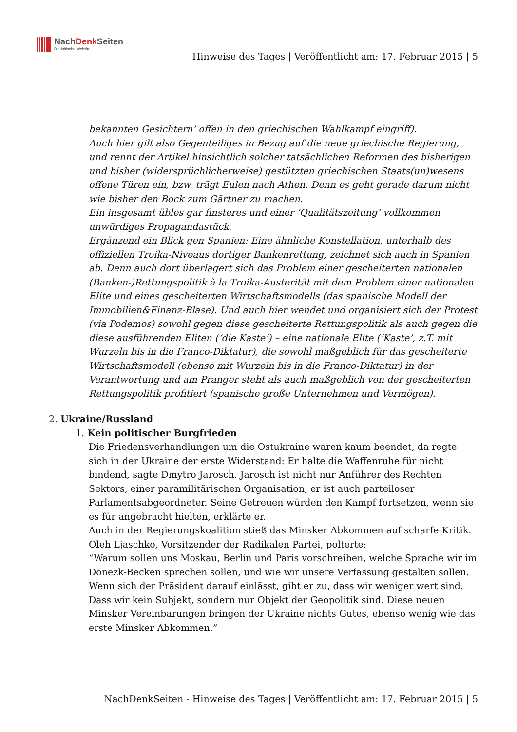NachDenk Seiten
Die kritische Website
Hinweise des Tages | Veröffentlicht am: 17. Februar 2015 | 5
bekannten Gesichtern’ offen in den griechischen Wahlkampf eingriff).
Auch hier gilt also Gegenteiliges in Bezug auf die neue griechische Regierung, und rennt der Artikel hinsichtlich solcher tatsächlichen Reformen des bisherigen und bisher (widersprüchlicherweise) gestützten griechischen Staats(un)wesens offene Türen ein, bzw. trägt Eulen nach Athen. Denn es geht gerade darum nicht wie bisher den Bock zum Gärtner zu machen.
Ein insgesamt übles gar finsteres und einer ‘Qualitätszeitung’ vollkommen unwürdiges Propagandastück.
Ergänzend ein Blick gen Spanien: Eine ähnliche Konstellation, unterhalb des offiziellen Troika-Niveaus dortiger Bankenrettung, zeichnet sich auch in Spanien ab. Denn auch dort überlagert sich das Problem einer gescheiterten nationalen (Banken-)Rettungspolitik à la Troika-Austerität mit dem Problem einer nationalen Elite und eines gescheiterten Wirtschaftsmodells (das spanische Modell der Immobilien&Finanz-Blase). Und auch hier wendet und organisiert sich der Protest (via Podemos) sowohl gegen diese gescheiterte Rettungspolitik als auch gegen die diese ausführenden Eliten (‘die Kaste’) – eine nationale Elite (‘Kaste’, z.T. mit Wurzeln bis in die Franco-Diktatur), die sowohl maßgeblich für das gescheiterte Wirtschaftsmodell (ebenso mit Wurzeln bis in die Franco-Diktatur) in der Verantwortung und am Pranger steht als auch maßgeblich von der gescheiterten Rettungspolitik profitiert (spanische große Unternehmen und Vermögen).
2. Ukraine/Russland
1. Kein politischer Burgfrieden
Die Friedensverhandlungen um die Ostukraine waren kaum beendet, da regte sich in der Ukraine der erste Widerstand: Er halte die Waffenruhe für nicht bindend, sagte Dmytro Jarosch. Jarosch ist nicht nur Anführer des Rechten Sektors, einer paramilitärischen Organisation, er ist auch parteiloser Parlamentsabgeordneter. Seine Getreuen würden den Kampf fortsetzen, wenn sie es für angebracht hielten, erklärte er.
Auch in der Regierungskoalition stieß das Minsker Abkommen auf scharfe Kritik. Oleh Ljaschko, Vorsitzender der Radikalen Partei, polterte:
“Warum sollen uns Moskau, Berlin und Paris vorschreiben, welche Sprache wir im Donezk-Becken sprechen sollen, und wie wir unsere Verfassung gestalten sollen. Wenn sich der Präsident darauf einlässt, gibt er zu, dass wir weniger wert sind. Dass wir kein Subjekt, sondern nur Objekt der Geopolitik sind. Diese neuen Minsker Vereinbarungen bringen der Ukraine nichts Gutes, ebenso wenig wie das erste Minsker Abkommen.”
NachDenkSeiten - Hinweise des Tages | Veröffentlicht am: 17. Februar 2015 | 5